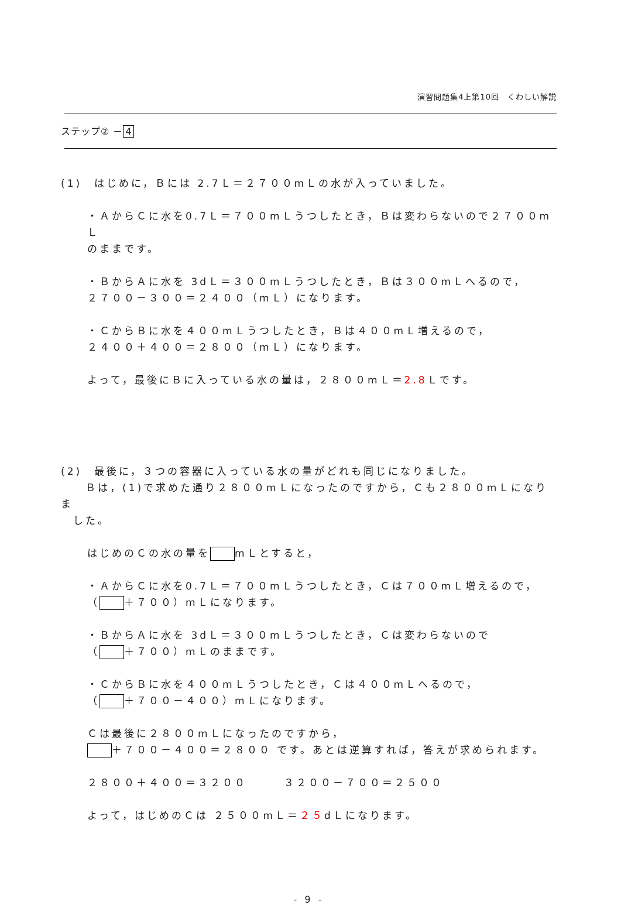演習問題集4上第10回　くわしい解説
ステップ② － 4
(1)　はじめに，Ｂには 2.7Ｌ＝２７００mＬの水が入っていました。
・ＡからＣに水を0.7Ｌ＝７００mＬうつしたとき，Ｂは変わらないので２７００mＬ
のままです。
・ＢからＡに水を 3dＬ＝３００mＬうつしたとき，Ｂは３００mＬへるので，
２７００－３００＝２４００（mＬ）になります。
・ＣからＢに水を４００mＬうつしたとき，Ｂは４００mＬ増えるので，
２４００＋４００＝２８００（mＬ）になります。
よって，最後にＢに入っている水の量は，２８００mＬ＝2.8 Ｌです。
(2)　最後に，３つの容器に入っている水の量がどれも同じになりました。
　　Ｂは，(1)で求めた通り２８００mＬになったのですから，Ｃも２８００mＬになりま
　した。
はじめのＣの水の量を mＬとすると，
・ＡからＣに水を0.7Ｌ＝７００mＬうつしたとき，Ｃは７００mＬ増えるので，
（ ＋７００）mＬになります。
・ＢからＡに水を 3dＬ＝３００mＬうつしたとき，Ｃは変わらないので
（ ＋７００）mＬのままです。
・ＣからＢに水を４００mＬうつしたとき，Ｃは４００mＬへるので，
（ ＋７００－４００）mＬになります。
Ｃは最後に２８００mＬになったのですから，
＋７００－４００＝２８００ です。あとは逆算すれば，答えが求められます。
２８００＋４００＝３２００　　　３２００－７００＝２５００
よって，はじめのＣは ２５００mＬ＝２５dＬになります。
- 9 -